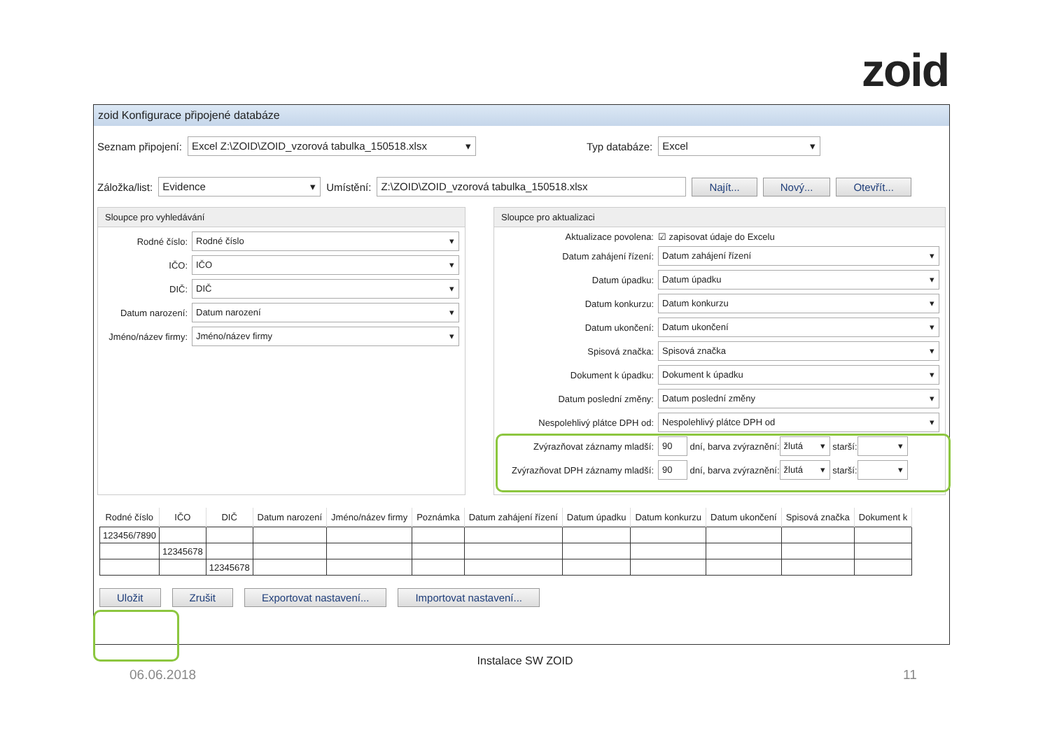zoid
zoid Konfigurace připojené databáze
Seznam připojení:
Excel Z:\ZOID\ZOID_vzorová tabulka_150518.xlsx
Typ databáze:
Excel
Záložka/list:
Evidence
Umístění:
Z:\ZOID\ZOID_vzorová tabulka_150518.xlsx
Najít... Nový... Otevřít...
Sloupce pro vyhledávání
Rodné číslo:
Rodné číslo
IČO:
IČO
DIČ:
DIČ
Datum narození:
Datum narození
Jméno/název firmy:
Jméno/název firmy
Sloupce pro aktualizaci
Aktualizace povolena: ☑ zapisovat údaje do Excelu
Datum zahájení řízení:
Datum zahájení řízení
Datum úpadku:
Datum úpadku
Datum konkurzu:
Datum konkurzu
Datum ukončení:
Datum ukončení
Spisová značka:
Spisová značka
Dokument k úpadku:
Dokument k úpadku
Datum poslední změny:
Datum poslední změny
Nespolehlivý plátce DPH od:
Nespolehlivý plátce DPH od
Zvýrazňovat záznamy mladší:
90
dní, barva zvýraznění:
žlutá
starší:
Zvýrazňovat DPH záznamy mladší:
90
dní, barva zvýraznění:
žlutá
starší:
| Rodné číslo | IČO | DIČ | Datum narození | Jméno/název firmy | Poznámka | Datum zahájení řízení | Datum úpadku | Datum konkurzu | Datum ukončení | Spisová značka | Dokument k |
| --- | --- | --- | --- | --- | --- | --- | --- | --- | --- | --- | --- |
| 123456/7890 | | | | | | | | | | | |
| | 12345678 | | | | | | | | | | |
| | | 12345678 | | | | | | | | | |
Uložit Zrušit Exportovat nastavení... Importovat nastavení...
Instalace SW ZOID
06.06.2018 11